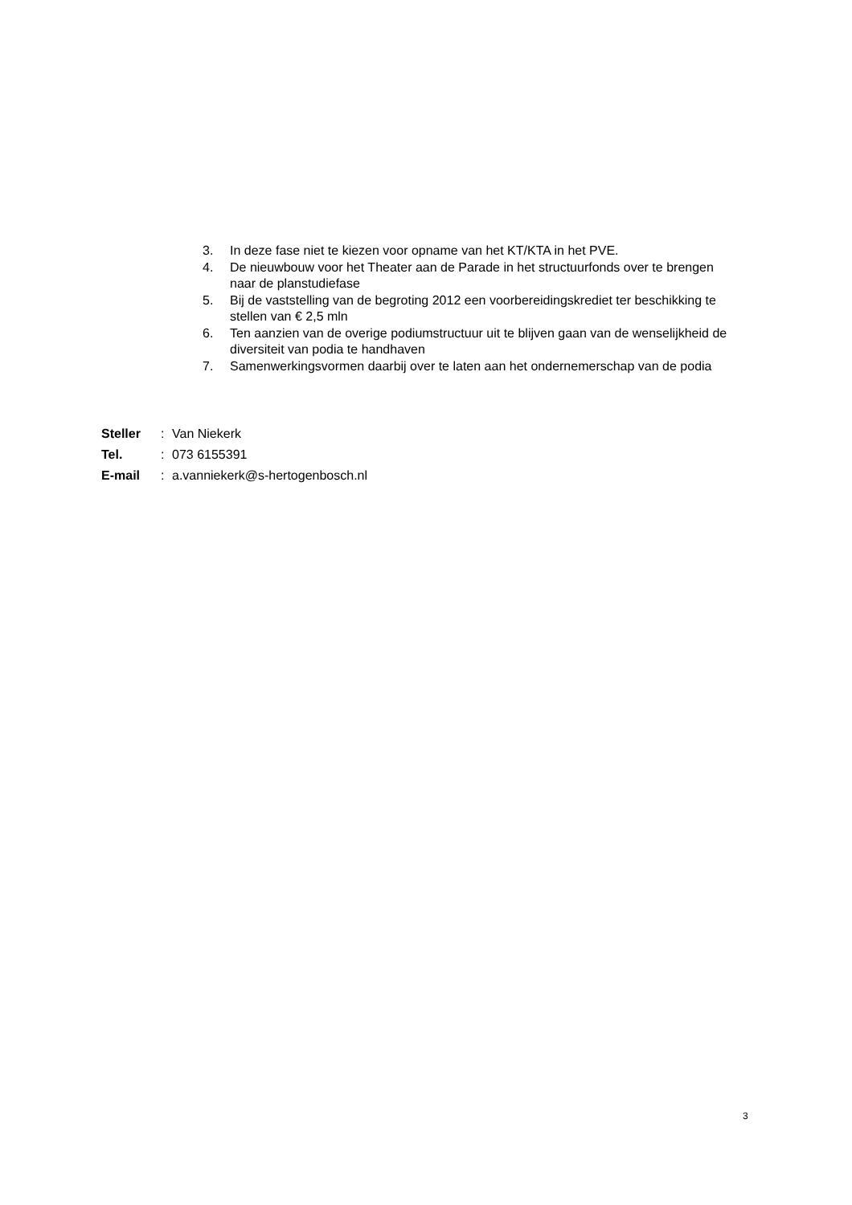3. In deze fase niet te kiezen voor opname van het KT/KTA in het PVE.
4. De nieuwbouw voor het Theater aan de Parade in het structuurfonds over te brengen naar de planstudiefase
5. Bij de vaststelling van de begroting 2012 een voorbereidingskrediet ter beschikking te stellen van € 2,5 mln
6. Ten aanzien van de overige podiumstructuur uit te blijven gaan van de wenselijkheid de diversiteit van podia te handhaven
7. Samenwerkingsvormen daarbij over te laten aan het ondernemerschap van de podia
| Steller | : | Van Niekerk |
| Tel. | : | 073 6155391 |
| E-mail | : | a.vanniekerk@s-hertogenbosch.nl |
3